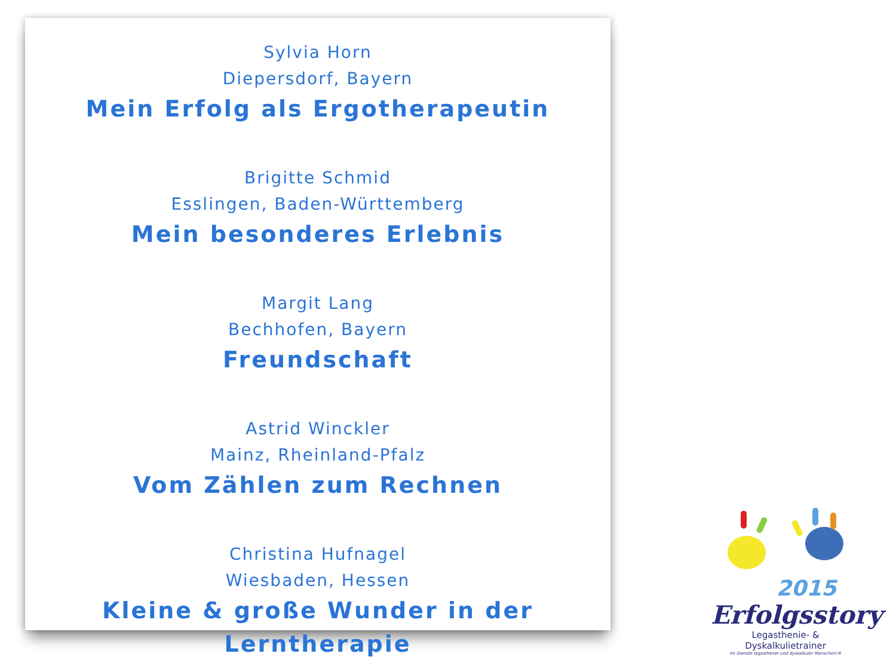Sylvia Horn
Diepersdorf, Bayern
Mein Erfolg als Ergotherapeutin
Brigitte Schmid
Esslingen, Baden-Württemberg
Mein besonderes Erlebnis
Margit Lang
Bechhofen, Bayern
Freundschaft
Astrid Winckler
Mainz, Rheinland-Pfalz
Vom Zählen zum Rechnen
Christina Hufnagel
Wiesbaden, Hessen
Kleine & große Wunder in der Lerntherapie
2015
Erfolgsstory
Legasthenie- & Dyskalkulietrainer
Im Dienste legasthener und dyskalkuler Menschen!®